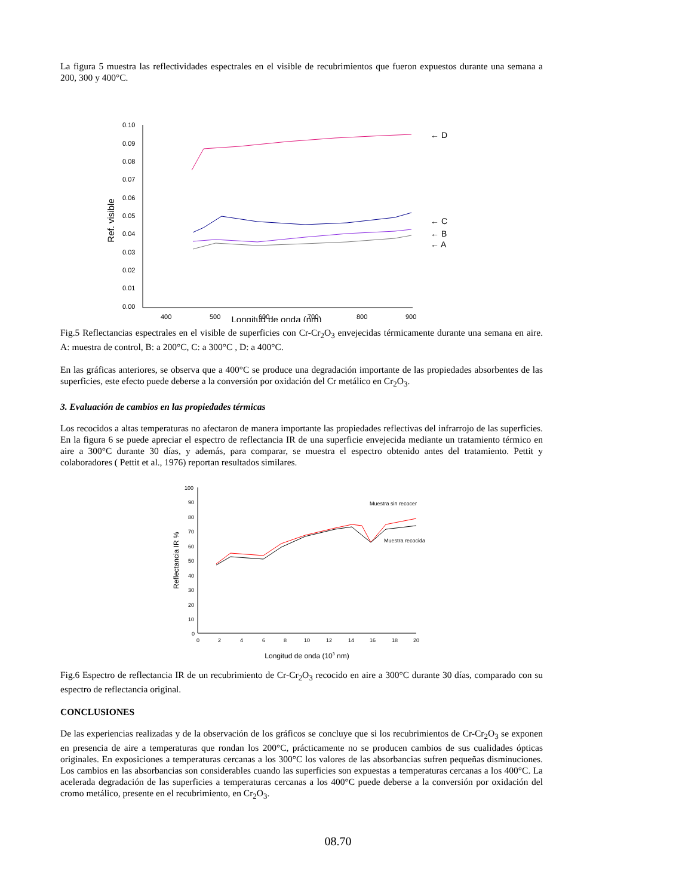La figura 5 muestra las reflectividades espectrales en el visible de recubrimientos que fueron expuestos durante una semana a 200, 300 y 400°C.
0.10
0.09
0.08
0.07
0.06
0.05
0.04
0.03
0.02
0.01
0.00
400
500
600
700
800
900
Ref. visible
← D
← C
← B
← A
Longitud de onda (nm)
Fig.5 Reflectancias espectrales en el visible de superficies con Cr-Cr<sub>2</sub>O<sub>3</sub> envejecidas térmicamente durante una semana en aire. A: muestra de control, B: a 200°C, C: a 300°C , D: a 400°C.
En las gráficas anteriores, se observa que a 400°C se produce una degradación importante de las propiedades absorbentes de las superficies, este efecto puede deberse a la conversión por oxidación del Cr metálico en Cr<sub>2</sub>O<sub>3</sub>.
3. Evaluación de cambios en las propiedades térmicas
Los recocidos a altas temperaturas no afectaron de manera importante las propiedades reflectivas del infrarrojo de las superficies. En la figura 6 se puede apreciar el espectro de reflectancia IR de una superficie envejecida mediante un tratamiento térmico en aire a 300°C durante 30 días, y además, para comparar, se muestra el espectro obtenido antes del tratamiento. Pettit y colaboradores ( Pettit et al., 1976) reportan resultados similares.
100
90
80
70
60
50
40
30
20
10
0
0
2
4
6
8
10
12
14
16
18
20
Muestra sin recocer
Muestra recocida
Reflectancia IR %
Longitud de onda (103 nm)
Fig.6 Espectro de reflectancia IR de un recubrimiento de Cr-Cr<sub>2</sub>O<sub>3</sub> recocido en aire a 300°C durante 30 días, comparado con su espectro de reflectancia original.
CONCLUSIONES
De las experiencias realizadas y de la observación de los gráficos se concluye que si los recubrimientos de Cr-Cr<sub>2</sub>O<sub>3</sub> se exponen en presencia de aire a temperaturas que rondan los 200°C, prácticamente no se producen cambios de sus cualidades ópticas originales. En exposiciones a temperaturas cercanas a los 300°C los valores de las absorbancias sufren pequeñas disminuciones. Los cambios en las absorbancias son considerables cuando las superficies son expuestas a temperaturas cercanas a los 400°C. La acelerada degradación de las superficies a temperaturas cercanas a los 400°C puede deberse a la conversión por oxidación del cromo metálico, presente en el recubrimiento, en Cr<sub>2</sub>O<sub>3</sub>.
08.70